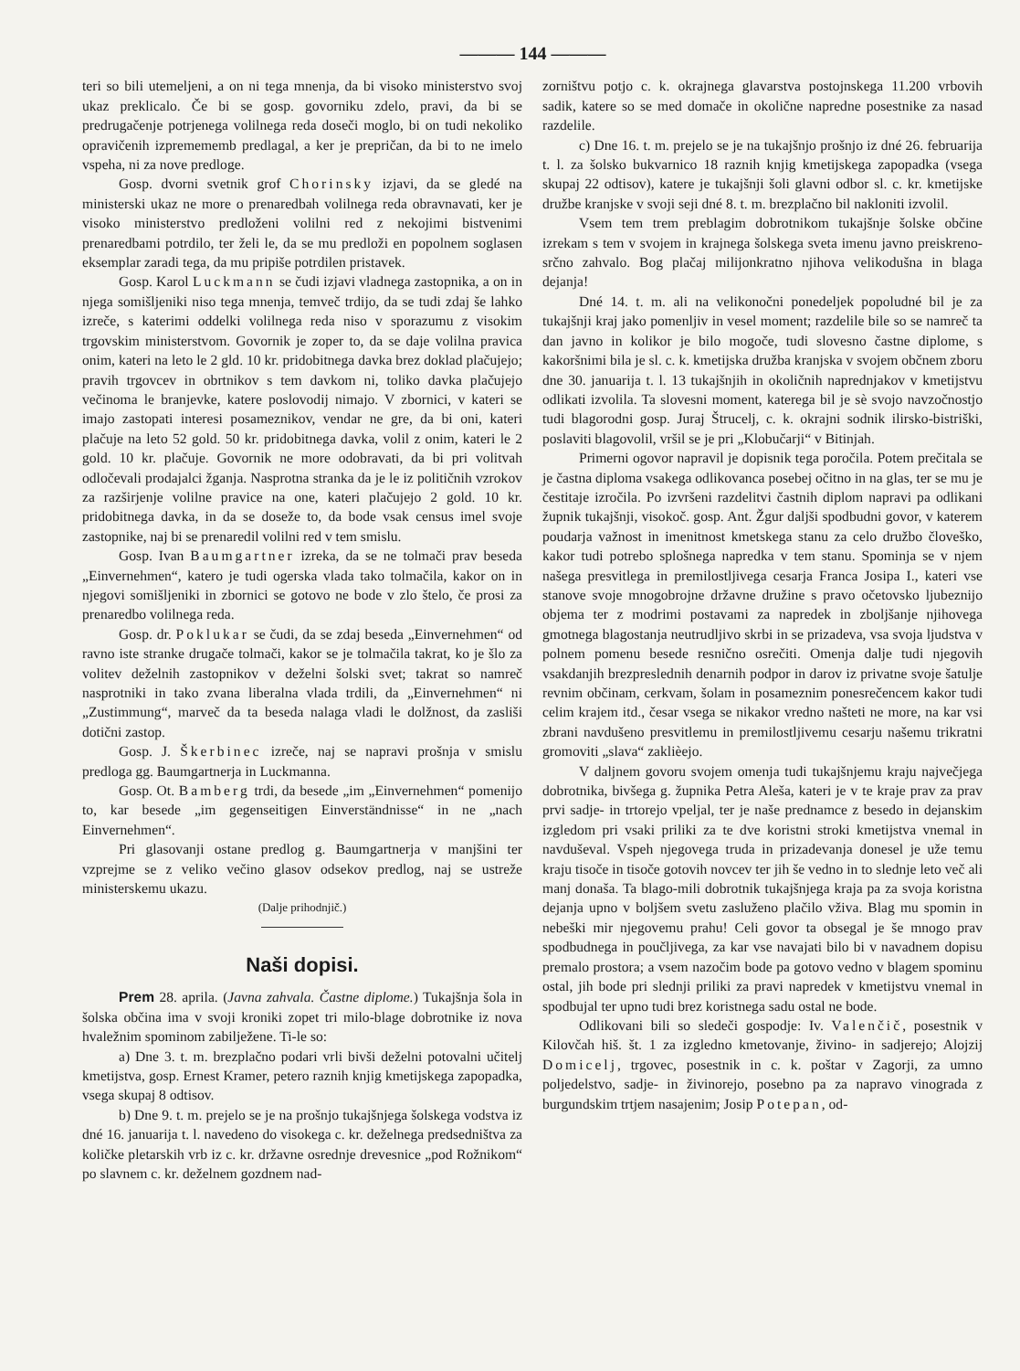——— 144 ———
teri so bili utemeljeni, a on ni tega mnenja, da bi visoko ministerstvo svoj ukaz preklicalo. Če bi se gosp. govorniku zdelo, pravi, da bi se predrugačenje potrjenega volilnega reda doseči moglo, bi on tudi nekoliko opravičenih izpremememb predlagal, a ker je prepričan, da bi to ne imelo vspeha, ni za nove predloge.
Gosp. dvorni svetnik grof Chorinsky izjavi, da se gledé na ministerski ukaz ne more o prenaredbah volilnega reda obravnavati, ker je visoko ministerstvo predloženi volilni red z nekojimi bistvenimi prenaredbami potrdilo, ter želi le, da se mu predloži en popolnem soglasen eksemplar zaradi tega, da mu pripiše potrdilen pristavek.
Gosp. Karol Luckmann se čudi izjavi vladnega zastopnika, a on in njega somišljeniki niso tega mnenja, temveč trdijo, da se tudi zdaj še lahko izreče, s katerimi oddelki volilnega reda niso v sporazumu z visokim trgovskim ministerstvom. Govornik je zoper to, da se daje volilna pravica onim, kateri na leto le 2 gld. 10 kr. pridobitnega davka brez doklad plačujejo; pravih trgovcev in obrtnikov s tem davkom ni, toliko davka plačujejo večinoma le branjevke, katere poslovodij nimajo. V zbornici, v kateri se imajo zastopati interesi posameznikov, vendar ne gre, da bi oni, kateri plačuje na leto 52 gold. 50 kr. pridobitnega davka, volil z onim, kateri le 2 gold. 10 kr. plačuje. Govornik ne more odobravati, da bi pri volitvah odločevali prodajalci žganja. Nasprotna stranka da je le iz političnih vzrokov za razširjenje volilne pravice na one, kateri plačujejo 2 gold. 10 kr. pridobitnega davka, in da se doseže to, da bode vsak census imel svoje zastopnike, naj bi se prenaredil volilni red v tem smislu.
Gosp. Ivan Baumgartner izreka, da se ne tolmači prav beseda „Einvernehmen“, katero je tudi ogerska vlada tako tolmačila, kakor on in njegovi somišljeniki in zbornici se gotovo ne bode v zlo štelo, če prosi za prenaredbo volilnega reda.
Gosp. dr. Poklukar se čudi, da se zdaj beseda „Einvernehmen“ od ravno iste stranke drugače tolmači, kakor se je tolmačila takrat, ko je šlo za volitev deželnih zastopnikov v deželni šolski svet; takrat so namreč nasprotniki in tako zvana liberalna vlada trdili, da „Einvernehmen“ ni „Zustimmung“, marveč da ta beseda nalaga vladi le dolžnost, da zasliši dotični zastop.
Gosp. J. Škerbinec izreče, naj se napravi prošnja v smislu predloga gg. Baumgartnerja in Luckmanna.
Gosp. Ot. Bamberg trdi, da besede „im „Einvernehmen“ pomenijo to, kar besede „im gegenseitigen Einverständnisse“ in ne „nach Einvernehmen“.
Pri glasovanji ostane predlog g. Baumgartnerja v manjšini ter vzprejme se z veliko večino glasov odsekov predlog, naj se ustreže ministerskemu ukazu.
(Dalje prihodnjič.)
Naši dopisi.
Prem 28. aprila. (Javna zahvala. Častne diplome.) Tukajšnja šola in šolska občina ima v svoji kroniki zopet tri milo-blage dobrotnike iz nova hvaležnim spominom zabilježene. Ti-le so:
a) Dne 3. t. m. brezplačno podari vrli bivši deželni potovalni učitelj kmetijstva, gosp. Ernest Kramer, petero raznih knjig kmetijskega zapopadka, vsega skupaj 8 odtisov.
b) Dne 9. t. m. prejelo se je na prošnjo tukajšnjega šolskega vodstva iz dné 16. januarija t. l. navedeno do visokega c. kr. deželnega predsedništva za količke pletarskih vrb iz c. kr. državne osrednje drevesnice „pod Rožnikom“ po slavnem c. kr. deželnem gozdnem nad-
zorništvu potjo c. k. okrajnega glavarstva postojnskega 11.200 vrbovih sadik, katere so se med domače in okolične napredne posestnike za nasad razdelile.
c) Dne 16. t. m. prejelo se je na tukajšnjo prošnjo iz dné 26. februarija t. l. za šolsko bukvarnico 18 raznih knjig kmetijskega zapopadka (vsega skupaj 22 odtisov), katere je tukajšnji šoli glavni odbor sl. c. kr. kmetijske družbe kranjske v svoji seji dné 8. t. m. brezplačno bil nakloniti izvolil.
Vsem tem trem preblagim dobrotnikom tukajšnje šolske občine izrekam s tem v svojem in krajnega šolskega sveta imenu javno preiskreno-srčno zahvalo. Bog plačaj milijonkratno njihova velikodušna in blaga dejanja!
Dné 14. t. m. ali na velikonočni ponedeljek popoludné bil je za tukajšnji kraj jako pomenljiv in vesel moment; razdelile bile so se namreč ta dan javno in kolikor je bilo mogoče, tudi slovesno častne diplome, s kakoršnimi bila je sl. c. k. kmetijska družba kranjska v svojem občnem zboru dne 30. januarija t. l. 13 tukajšnjih in okoličnih naprednjakov v kmetijstvu odlikati izvolila. Ta slovesni moment, katerega bil je sè svojo navzočnostjo tudi blagorodni gosp. Juraj Štrucelj, c. k. okrajni sodnik ilirsko-bistriški, poslaviti blagovolil, vršil se je pri „Klobučarji“ v Bitinjah.
Primerni ogovor napravil je dopisnik tega poročila. Potem prečitala se je častna diploma vsakega odlikovanca posebej očitno in na glas, ter se mu je čestitaje izročila. Po izvršeni razdelitvi častnih diplom napravi pa odlikani župnik tukajšnji, visokoč. gosp. Ant. Žgur daljši spodbudni govor, v katerem poudarja važnost in imenitnost kmetskega stanu za celo družbo človeško, kakor tudi potrebo splošnega napredka v tem stanu. Spominja se v njem našega presvitlega in premilostljivega cesarja Franca Josipa I., kateri vse stanove svoje mnogobrojne državne družine s pravo očetovsko ljubeznijo objema ter z modrimi postavami za napredek in zboljšanje njihovega gmotnega blagostanja neutrudljivo skrbi in se prizadeva, vsa svoja ljudstva v polnem pomenu besede resnično osrečiti. Omenja dalje tudi njegovih vsakdanjih brezpreslednih denarnih podpor in darov iz privatne svoje šatulje revnim občinam, cerkvam, šolam in posameznim ponesrečencem kakor tudi celim krajem itd., česar vsega se nikakor vredno našteti ne more, na kar vsi zbrani navdušeno presvitlemu in premilostljivemu cesarju našemu trikratni gromoviti „slava“ zaklièejo.
V daljnem govoru svojem omenja tudi tukajšnjemu kraju največjega dobrotnika, bivšega g. župnika Petra Aleša, kateri je v te kraje prav za prav prvi sadje- in trtorejo vpeljal, ter je naše prednamce z besedo in dejanskim izgledom pri vsaki priliki za te dve koristni stroki kmetijstva vnemal in navduševal. Vspeh njegovega truda in prizadevanja donesel je uže temu kraju tisoče in tisoče gotovih novcev ter jih še vedno in to slednje leto več ali manj donaša. Ta blago-mili dobrotnik tukajšnjega kraja pa za svoja koristna dejanja upno v boljšem svetu zasluženo plačilo vživa. Blag mu spomin in nebeški mir njegovemu prahu! Celi govor ta obsegal je še mnogo prav spodbudnega in poučljivega, za kar vse navajati bilo bi v navadnem dopisu premalo prostora; a vsem nazočim bode pa gotovo vedno v blagem spominu ostal, jih bode pri slednji priliki za pravi napredek v kmetijstvu vnemal in spodbujal ter upno tudi brez koristnega sadu ostal ne bode.
Odlikovani bili so sledeči gospodje: Iv. Valenčič, posestnik v Kilovčah hiš. št. 1 za izgledno kmetovanje, živino- in sadjerejo; Alojzij Domicelj, trgovec, posestnik in c. k. poštar v Zagorji, za umno poljedelstvo, sadje- in živinorejo, posebno pa za napravo vinograda z burgundskim trtjem nasajenim; Josip Potepan, od-